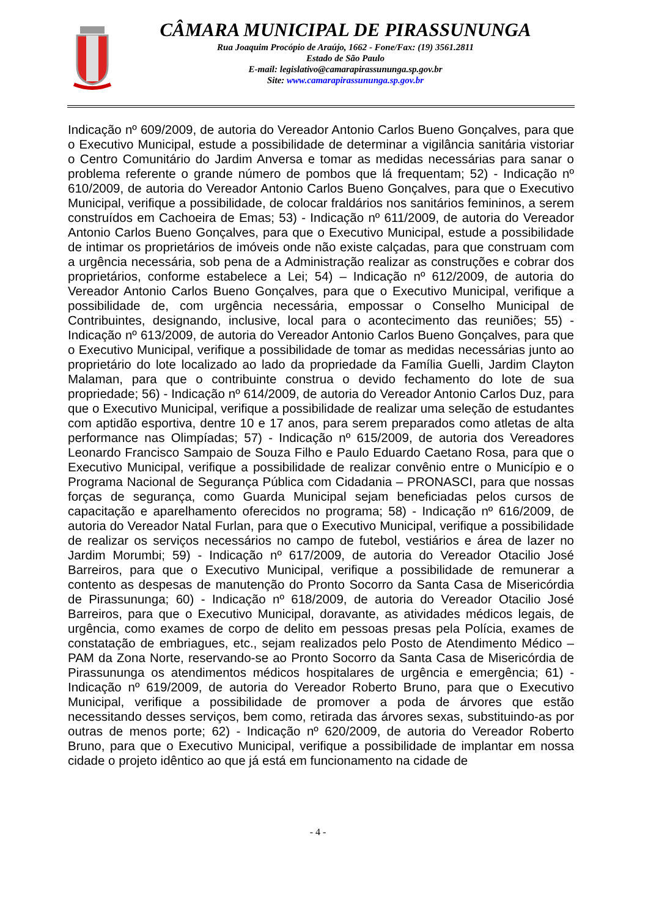CÂMARA MUNICIPAL DE PIRASSUNUNGA
Rua Joaquim Procópio de Araújo, 1662 - Fone/Fax: (19) 3561.2811
Estado de São Paulo
E-mail: legislativo@camarapirassununga.sp.gov.br
Site: www.camarapirassununga.sp.gov.br
Indicação nº 609/2009, de autoria do Vereador Antonio Carlos Bueno Gonçalves, para que o Executivo Municipal, estude a possibilidade de determinar a vigilância sanitária vistoriar o Centro Comunitário do Jardim Anversa e tomar as medidas necessárias para sanar o problema referente o grande número de pombos que lá frequentam; 52) - Indicação nº 610/2009, de autoria do Vereador Antonio Carlos Bueno Gonçalves, para que o Executivo Municipal, verifique a possibilidade, de colocar fraldários nos sanitários femininos, a serem construídos em Cachoeira de Emas; 53) - Indicação nº 611/2009, de autoria do Vereador Antonio Carlos Bueno Gonçalves, para que o Executivo Municipal, estude a possibilidade de intimar os proprietários de imóveis onde não existe calçadas, para que construam com a urgência necessária, sob pena de a Administração realizar as construções e cobrar dos proprietários, conforme estabelece a Lei; 54) – Indicação nº 612/2009, de autoria do Vereador Antonio Carlos Bueno Gonçalves, para que o Executivo Municipal, verifique a possibilidade de, com urgência necessária, empossar o Conselho Municipal de Contribuintes, designando, inclusive, local para o acontecimento das reuniões; 55) - Indicação nº 613/2009, de autoria do Vereador Antonio Carlos Bueno Gonçalves, para que o Executivo Municipal, verifique a possibilidade de tomar as medidas necessárias junto ao proprietário do lote localizado ao lado da propriedade da Família Guelli, Jardim Clayton Malaman, para que o contribuinte construa o devido fechamento do lote de sua propriedade; 56) - Indicação nº 614/2009, de autoria do Vereador Antonio Carlos Duz, para que o Executivo Municipal, verifique a possibilidade de realizar uma seleção de estudantes com aptidão esportiva, dentre 10 e 17 anos, para serem preparados como atletas de alta performance nas Olimpíadas; 57) - Indicação nº 615/2009, de autoria dos Vereadores Leonardo Francisco Sampaio de Souza Filho e Paulo Eduardo Caetano Rosa, para que o Executivo Municipal, verifique a possibilidade de realizar convênio entre o Município e o Programa Nacional de Segurança Pública com Cidadania – PRONASCI, para que nossas forças de segurança, como Guarda Municipal sejam beneficiadas pelos cursos de capacitação e aparelhamento oferecidos no programa; 58) - Indicação nº 616/2009, de autoria do Vereador Natal Furlan, para que o Executivo Municipal, verifique a possibilidade de realizar os serviços necessários no campo de futebol, vestiários e área de lazer no Jardim Morumbi; 59) - Indicação nº 617/2009, de autoria do Vereador Otacilio José Barreiros, para que o Executivo Municipal, verifique a possibilidade de remunerar a contento as despesas de manutenção do Pronto Socorro da Santa Casa de Misericórdia de Pirassununga; 60) - Indicação nº 618/2009, de autoria do Vereador Otacilio José Barreiros, para que o Executivo Municipal, doravante, as atividades médicos legais, de urgência, como exames de corpo de delito em pessoas presas pela Polícia, exames de constatação de embriagues, etc., sejam realizados pelo Posto de Atendimento Médico – PAM da Zona Norte, reservando-se ao Pronto Socorro da Santa Casa de Misericórdia de Pirassununga os atendimentos médicos hospitalares de urgência e emergência; 61) - Indicação nº 619/2009, de autoria do Vereador Roberto Bruno, para que o Executivo Municipal, verifique a possibilidade de promover a poda de árvores que estão necessitando desses serviços, bem como, retirada das árvores sexas, substituindo-as por outras de menos porte; 62) - Indicação nº 620/2009, de autoria do Vereador Roberto Bruno, para que o Executivo Municipal, verifique a possibilidade de implantar em nossa cidade o projeto idêntico ao que já está em funcionamento na cidade de
- 4 -